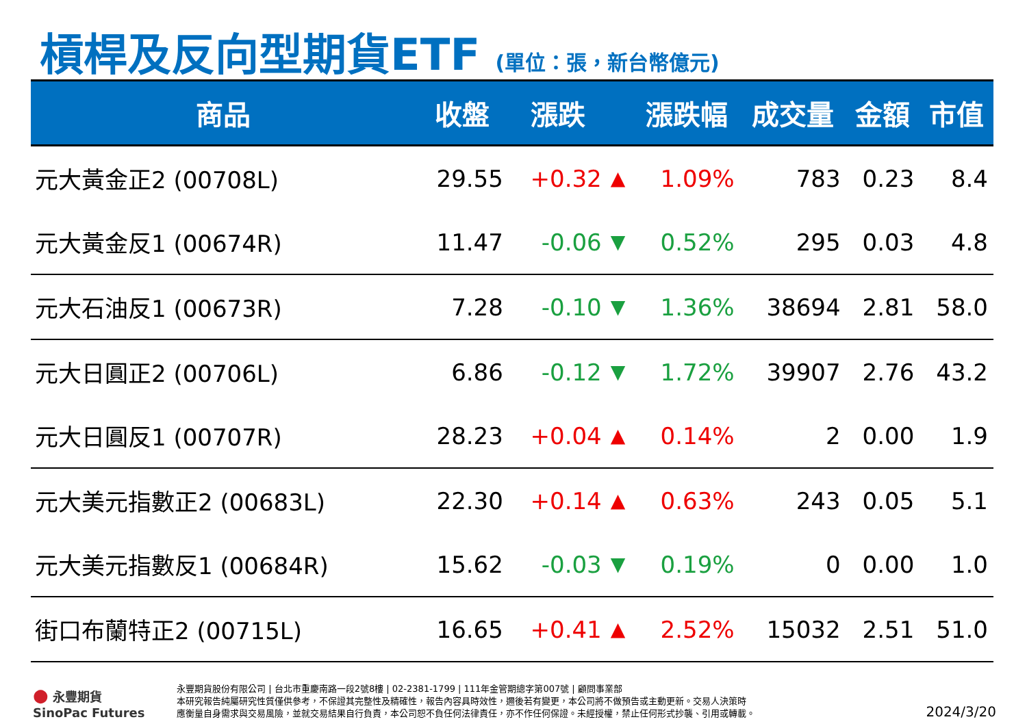槓桿及反向型期貨ETF (單位：張，新台幣億元)
| 商品 | 收盤 | 漲跌 | | 漲跌幅 | 成交量 | 金額 | 市值 |
| --- | --- | --- | --- | --- | --- | --- | --- |
| 元大黃金正2 (00708L) | 29.55 | +0.32 | ▲ | 1.09% | 783 | 0.23 | 8.4 |
| 元大黃金反1 (00674R) | 11.47 | -0.06 | ▼ | 0.52% | 295 | 0.03 | 4.8 |
| 元大石油反1 (00673R) | 7.28 | -0.10 | ▼ | 1.36% | 38694 | 2.81 | 58.0 |
| 元大日圓正2 (00706L) | 6.86 | -0.12 | ▼ | 1.72% | 39907 | 2.76 | 43.2 |
| 元大日圓反1 (00707R) | 28.23 | +0.04 | ▲ | 0.14% | 2 | 0.00 | 1.9 |
| 元大美元指數正2 (00683L) | 22.30 | +0.14 | ▲ | 0.63% | 243 | 0.05 | 5.1 |
| 元大美元指數反1 (00684R) | 15.62 | -0.03 | ▼ | 0.19% | 0 | 0.00 | 1.0 |
| 街口布蘭特正2 (00715L) | 16.65 | +0.41 | ▲ | 2.52% | 15032 | 2.51 | 51.0 |
● 永豐期貨
SinoPac Futures
永豐期貨股份有限公司 | 台北市重慶南路一段2號8樓 | 02-2381-1799 | 111年金管期總字第007號 | 顧問事業部
本研究報告純屬研究性質僅供參考，不保證其完整性及精確性，報告內容具時效性，邇後若有變更，本公司將不做預告或主動更新。交易人決策時
應衡量自身需求與交易風險，並就交易結果自行負責，本公司恕不負任何法律責任，亦不作任何保證。未經授權，禁止任何形式抄襲、引用或轉載。
2024/3/20